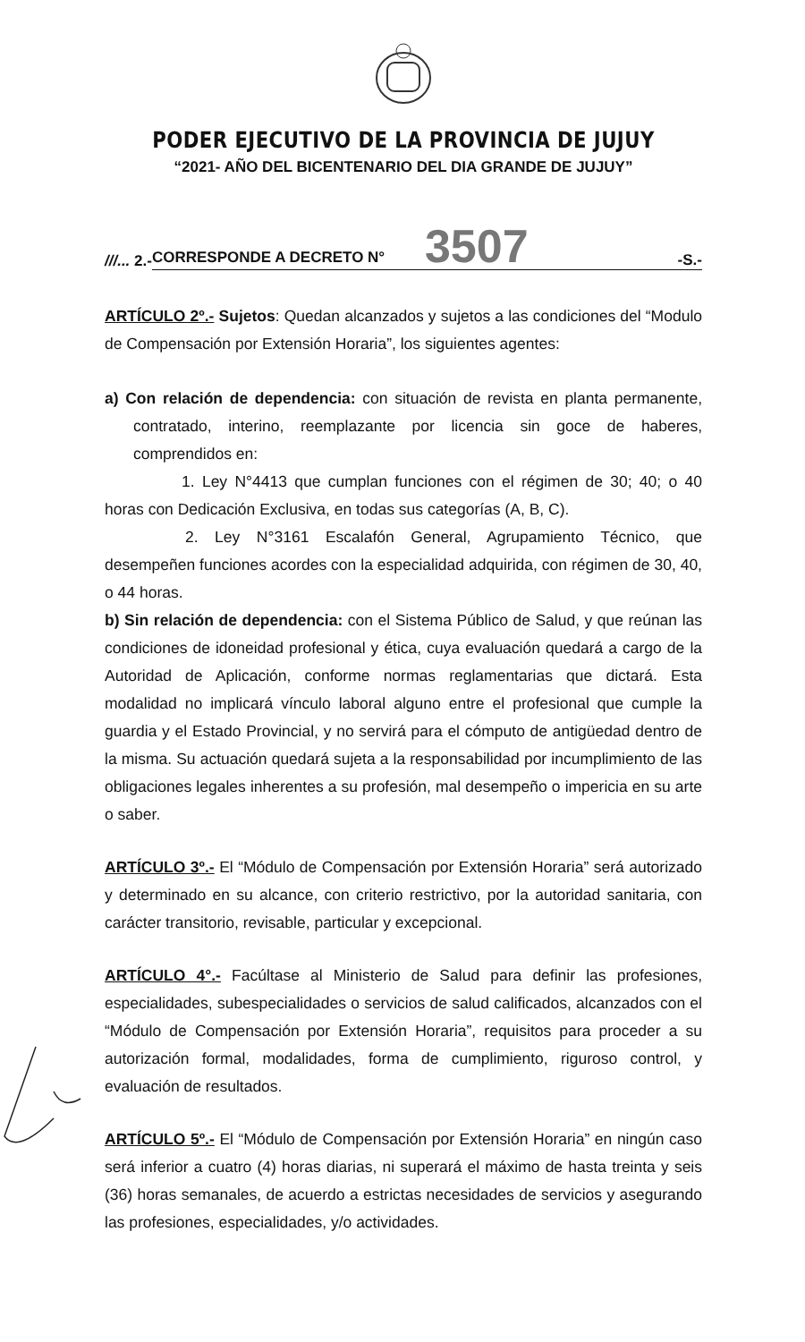PODER EJECUTIVO DE LA PROVINCIA DE JUJUY
“2021- AÑO DEL BICENTENARIO DEL DIA GRANDE DE JUJUY”
///... 2.- CORRESPONDE A DECRETO N° 3507 -S.-
ARTÍCULO 2º.- Sujetos: Quedan alcanzados y sujetos a las condiciones del “Modulo de Compensación por Extensión Horaria”, los siguientes agentes:
a) Con relación de dependencia: con situación de revista en planta permanente, contratado, interino, reemplazante por licencia sin goce de haberes, comprendidos en:
1. Ley N°4413 que cumplan funciones con el régimen de 30; 40; o 40 horas con Dedicación Exclusiva, en todas sus categorías (A, B, C).
2. Ley N°3161 Escalafón General, Agrupamiento Técnico, que desempeñen funciones acordes con la especialidad adquirida, con régimen de 30, 40, o 44 horas.
b) Sin relación de dependencia: con el Sistema Público de Salud, y que reúnan las condiciones de idoneidad profesional y ética, cuya evaluación quedará a cargo de la Autoridad de Aplicación, conforme normas reglamentarias que dictará. Esta modalidad no implicará vínculo laboral alguno entre el profesional que cumple la guardia y el Estado Provincial, y no servirá para el cómputo de antigüedad dentro de la misma. Su actuación quedará sujeta a la responsabilidad por incumplimiento de las obligaciones legales inherentes a su profesión, mal desempeño o impericia en su arte o saber.
ARTÍCULO 3º.- El “Módulo de Compensación por Extensión Horaria” será autorizado y determinado en su alcance, con criterio restrictivo, por la autoridad sanitaria, con carácter transitorio, revisable, particular y excepcional.
ARTÍCULO 4°.- Facúltase al Ministerio de Salud para definir las profesiones, especialidades, subespecialidades o servicios de salud calificados, alcanzados con el “Módulo de Compensación por Extensión Horaria”, requisitos para proceder a su autorización formal, modalidades, forma de cumplimiento, riguroso control, y evaluación de resultados.
ARTÍCULO 5º.- El “Módulo de Compensación por Extensión Horaria” en ningún caso será inferior a cuatro (4) horas diarias, ni superará el máximo de hasta treinta y seis (36) horas semanales, de acuerdo a estrictas necesidades de servicios y asegurando las profesiones, especialidades, y/o actividades.